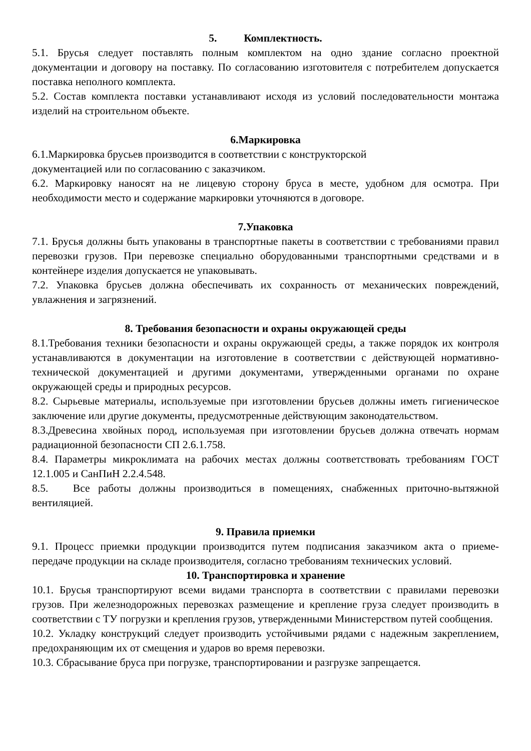5. Комплектность.
5.1. Брусья следует поставлять полным комплектом на одно здание согласно проектной документации и договору на поставку. По согласованию изготовителя с потребителем допускается поставка неполного комплекта.
5.2. Состав комплекта поставки устанавливают исходя из условий последовательности монтажа изделий на строительном объекте.
6.Маркировка
6.1.Маркировка брусьев производится в соответствии с конструкторской
документацией или по согласованию с заказчиком.
6.2. Маркировку наносят на не лицевую сторону бруса в месте, удобном для осмотра. При необходимости место и содержание маркировки уточняются в договоре.
7.Упаковка
7.1. Брусья должны быть упакованы в транспортные пакеты в соответствии с требованиями правил перевозки грузов. При перевозке специально оборудованными транспортными средствами и в контейнере изделия допускается не упаковывать.
7.2. Упаковка брусьев должна обеспечивать их сохранность от механических повреждений, увлажнения и загрязнений.
8. Требования безопасности и охраны окружающей среды
8.1.Требования техники безопасности и охраны окружающей среды, а также порядок их контроля устанавливаются в документации на изготовление в соответствии с действующей нормативно-технической документацией и другими документами, утвержденными органами по охране окружающей среды и природных ресурсов.
8.2. Сырьевые материалы, используемые при изготовлении брусьев должны иметь гигиеническое заключение или другие документы, предусмотренные действующим законодательством.
8.3.Древесина хвойных пород, используемая при изготовлении брусьев должна отвечать нормам радиационной безопасности СП 2.6.1.758.
8.4. Параметры микроклимата на рабочих местах должны соответствовать требованиям ГОСТ 12.1.005 и СанПиН 2.2.4.548.
8.5. Все работы должны производиться в помещениях, снабженных приточно-вытяжной вентиляцией.
9. Правила приемки
9.1. Процесс приемки продукции производится путем подписания заказчиком акта о приеме-передаче продукции на складе производителя, согласно требованиям технических условий.
10. Транспортировка и хранение
10.1. Брусья транспортируют всеми видами транспорта в соответствии с правилами перевозки грузов. При железнодорожных перевозках размещение и крепление груза следует производить в соответствии с ТУ погрузки и крепления грузов, утвержденными Министерством путей сообщения.
10.2. Укладку конструкций следует производить устойчивыми рядами с надежным закреплением, предохраняющим их от смещения и ударов во время перевозки.
10.3. Сбрасывание бруса при погрузке, транспортировании и разгрузке запрещается.